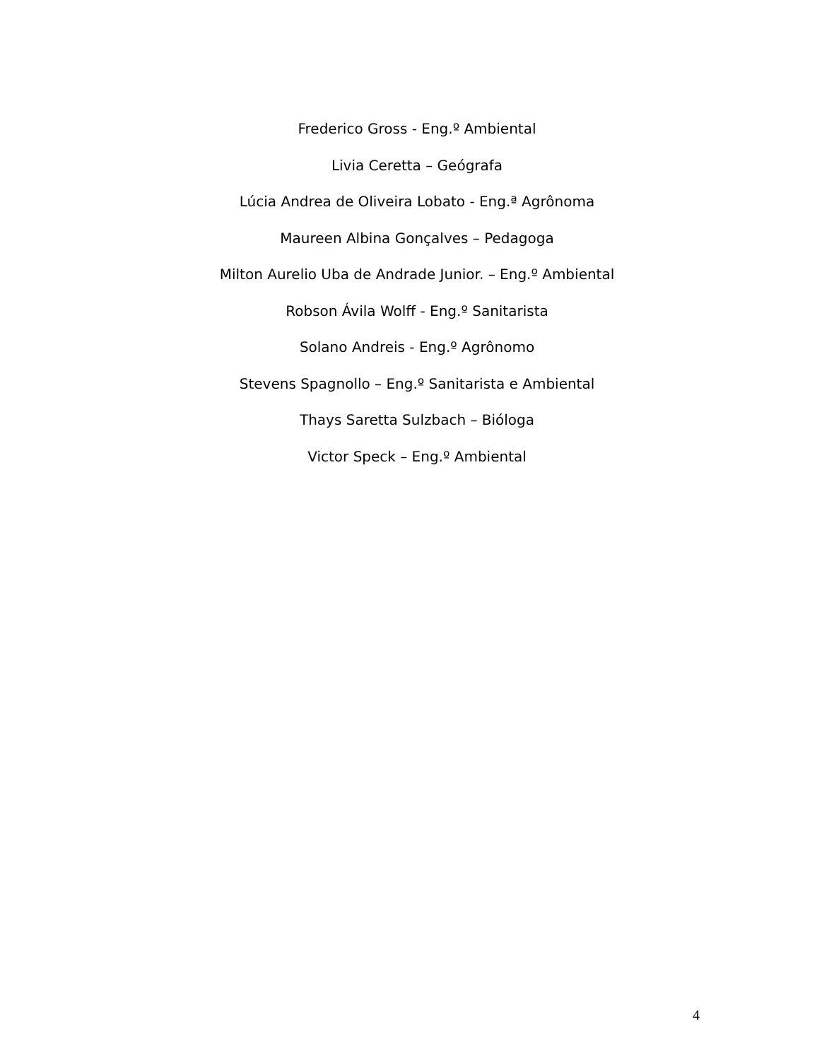Frederico Gross - Eng.º Ambiental
Livia Ceretta – Geógrafa
Lúcia Andrea de Oliveira Lobato - Eng.ª Agrônoma
Maureen Albina Gonçalves – Pedagoga
Milton Aurelio Uba de Andrade Junior. – Eng.º Ambiental
Robson Ávila Wolff - Eng.º Sanitarista
Solano Andreis - Eng.º Agrônomo
Stevens Spagnollo – Eng.º Sanitarista e Ambiental
Thays Saretta Sulzbach – Bióloga
Victor Speck – Eng.º Ambiental
4